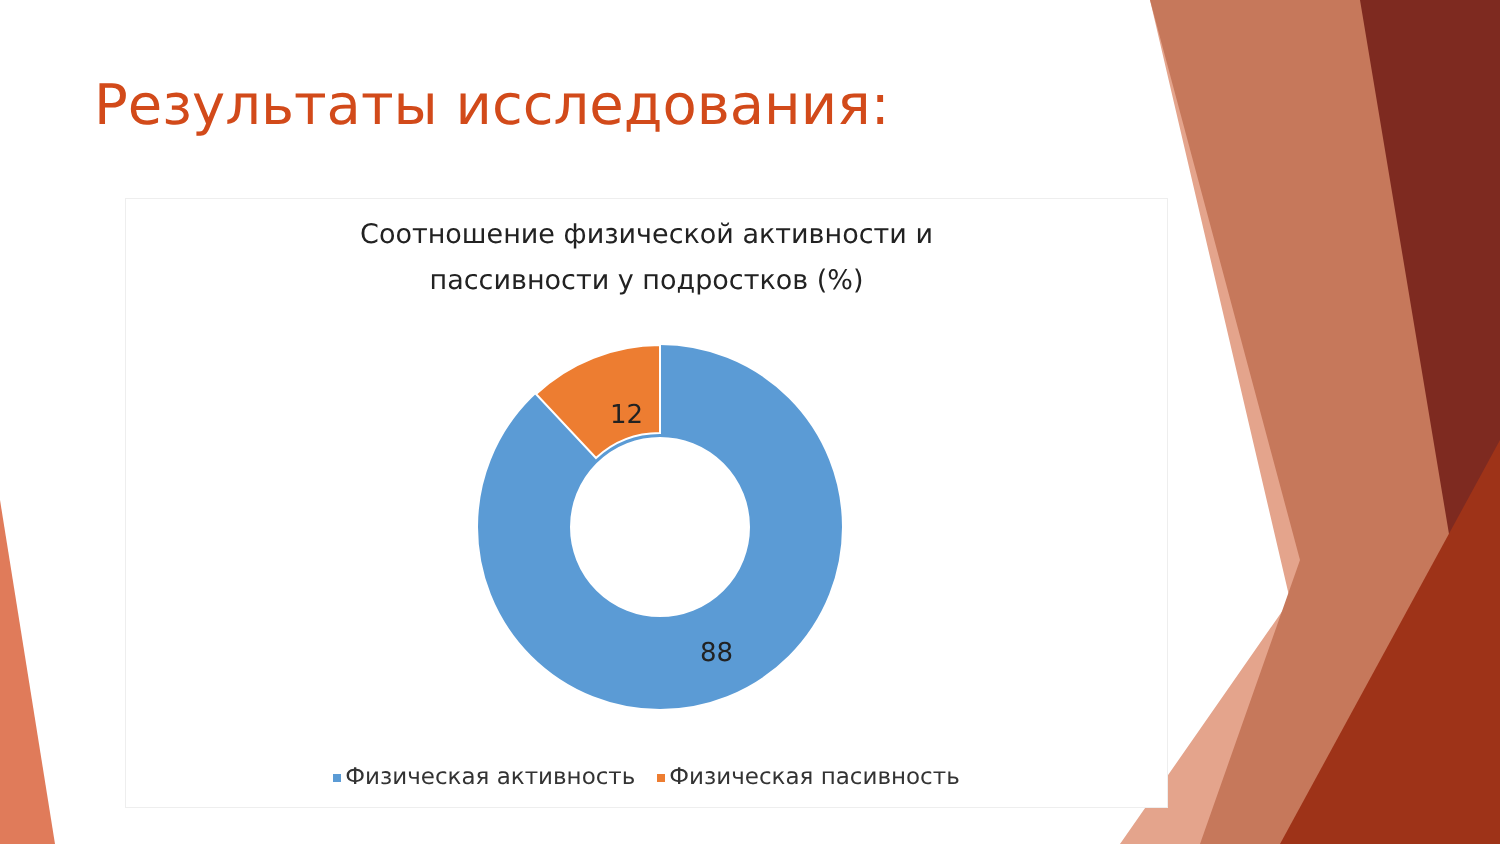Результаты исследования:
Соотношение физической активности и
пассивности у подростков (%)
12
88
Физическая активность Физическая пасивность